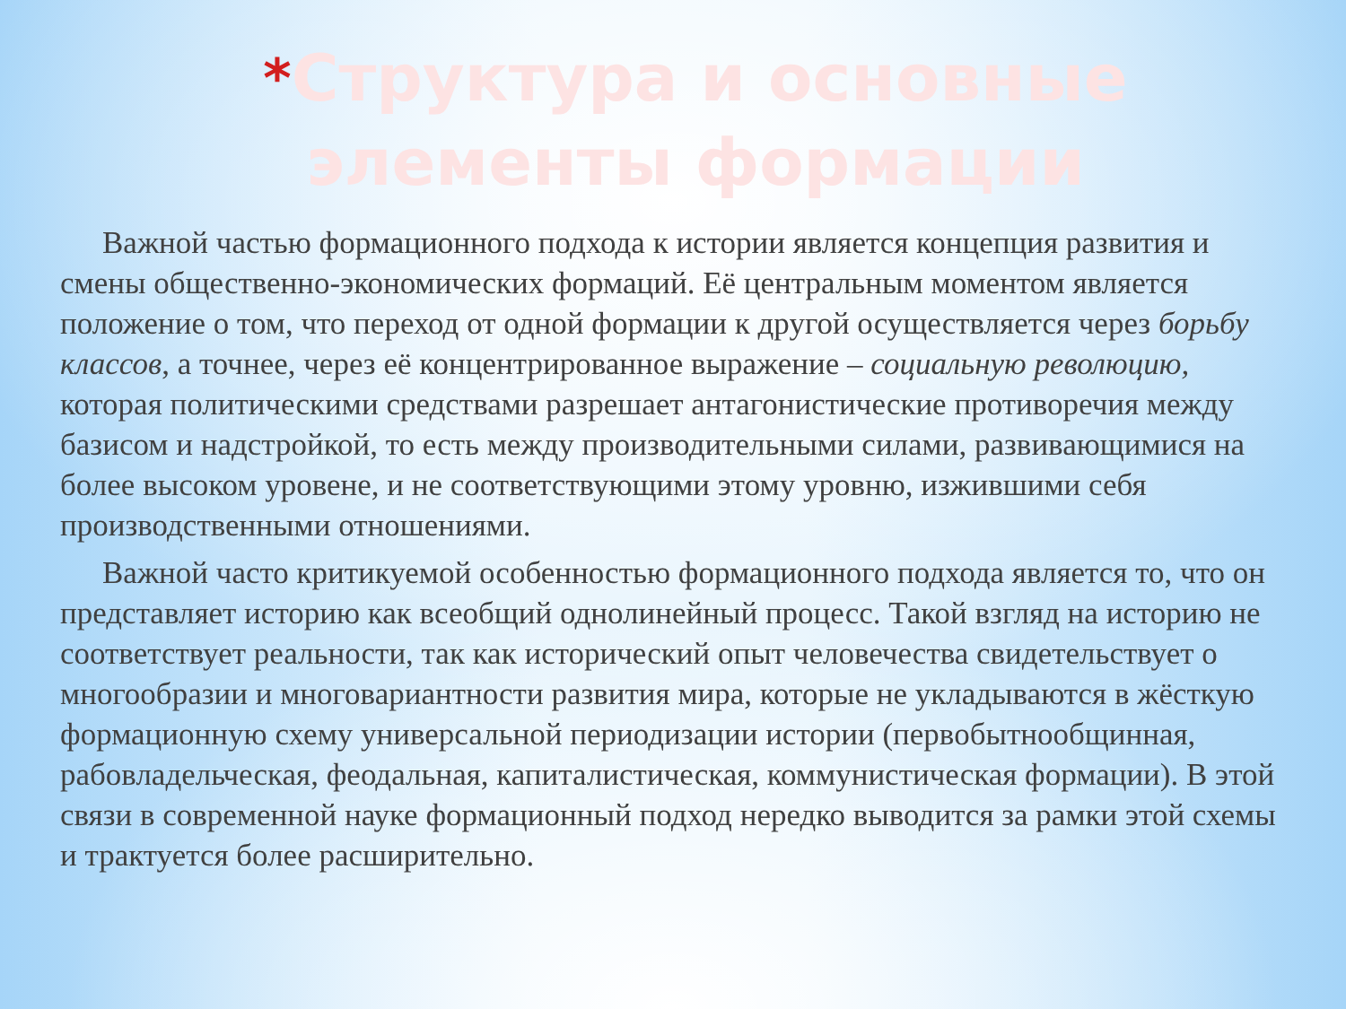*Структура и основные элементы формации
Важной частью формационного подхода к истории является концепция развития и смены общественно-экономических формаций. Её центральным моментом является положение о том, что переход от одной формации к другой осуществляется через борьбу классов, а точнее, через её концентрированное выражение – социальную революцию, которая политическими средствами разрешает антагонистические противоречия между базисом и надстройкой, то есть между производительными силами, развивающимися на более высоком уровене, и не соответствующими этому уровню, изжившими себя производственными отношениями.
Важной часто критикуемой особенностью формационного подхода является то, что он представляет историю как всеобщий однолинейный процесс. Такой взгляд на историю не соответствует реальности, так как исторический опыт человечества свидетельствует о многообразии и многовариантности развития мира, которые не укладываются в жёсткую формационную схему универсальной периодизации истории (первобытнообщинная, рабовладельческая, феодальная, капиталистическая, коммунистическая формации). В этой связи в современной науке формационный подход нередко выводится за рамки этой схемы и трактуется более расширительно.